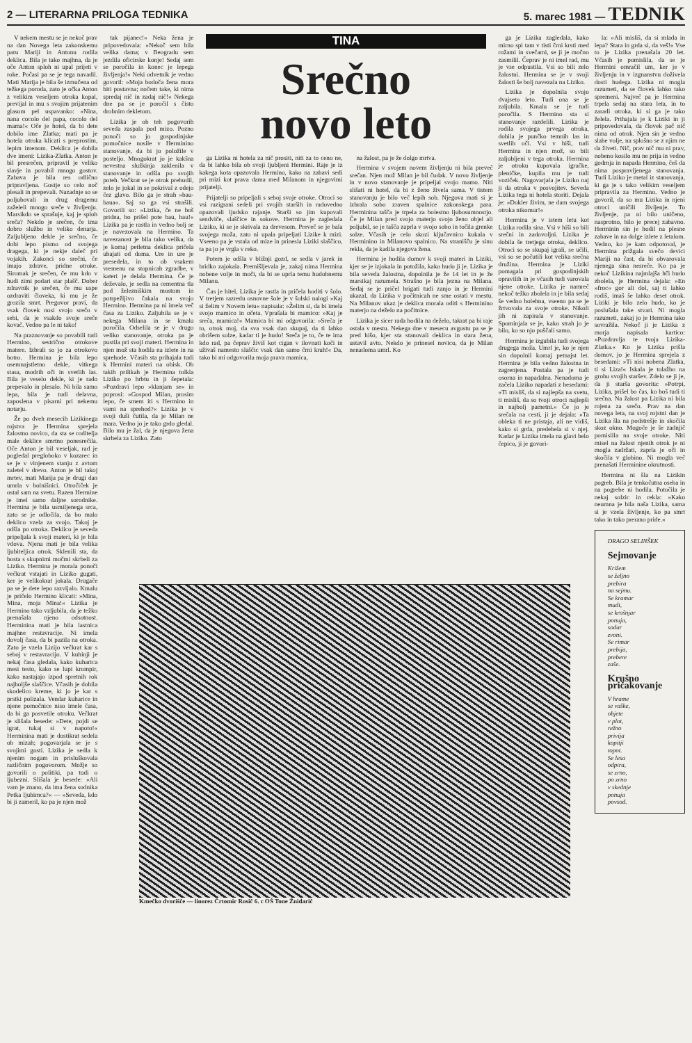2 — LITERARNA PRILOGA TEDNIKA 5. marec 1981 — TEDNIK
V nekem mestu se je nekoč prav na dan Novega leta zakonskemu paru Mariji in Antonu rodila deklica. Bila je tako majhna, da je oče Anton sploh ni upal prijeti v roke. Počasi pa se je tega navadil. Mati Marija je bila še izmučena od težkega poroda, zato je očka Anton z velikim veseljem otroka kopal, previjal in mu s svojim prijatenim glasom pel uspavanko: »Nina, nana cocolo del papa, cocolo del mama!« Oče je hotel, da bi dete dobilo ime Zlatka; mati pa je hotela otroka klicati s preprostim, lepim imenom. Deklica je dobila dve imeni: Lizika-Zlatka. Anton je bil presrečen, pripravil je veliko slavje in povabil mnogo gostov. Zabava je bila res odlično pripravljena. Gostje so celo noč plesali in prepevali. Nazadnje so se poljubovali in drug drugemu zaželeli mnogo sreče v življenju. Marsikdo se sprašuje, kaj je sploh sreča? Nekdo je srečen, če ima dobro službo in veliko denarja. Zaljubljeno dekle je srečno, če dobi lepo pismo od svojega dragega, ki je nekje daleč pri vojakih. Zakonci so srečni, če imajo zdrave, pridne otroke. Siromak je srečen, če mu kdo v hudi zimi podari star plašč. Dober zdravnik je srečen, če mu uspe ozdraviti človeka, ki mu je že grozila smrt. Pregovor pravi, da vsak človek nosi svojo srečo v sebi, da je vsakdo svoje sreče kovač. Vedno pa le ni tako!
Na praznovanje so povabili tudi Hermino, sestrično otrokove matere. Izbrali so jo za otrokovo botro. Hermina je bila lepo osemnajstletno dekle, vitkega stasa, modrih oči in svetlih las. Bila je veselo dekle, ki je rado prepevalo in plesalo. Ni bila samo lepa, bila je tudi delavna, zaposlena v pisarni pri nekemu notarju.
Že po dveh mesecih Lizikinega rojstva je Hermina sprejela žalostno novico, da sta se roditelja male deklice smrtno ponesrečila. Oče Anton je bil veseljak, rad je pogledal pregloboko v kozarec in se je v vinjenem stanju z avtom zaletel v drevo. Anton je bil takoj mrtev, mati Marija pa je drugi dan umrla v bolnišnici. Otročiček je ostal sam na svetu. Razen Hermine je imel samo daljne sorodnike. Hermina je bila usmiljenega srca, zato se je odločila, da bo malo deklico vzela za svojo. Takoj je odšla po otroka. Deklico je seveda pripeljala k svoji materi, ki je bila vdova. Njena mati je bila velika ljubiteljica otrok. Sklenili sta, da bosta s skupnimi močmi skrbeli za Liziko. Hermina je morala ponoči večkrat vstajati in Liziko gugati, ker je velikokrat jokala. Drugače pa se je dete lepo razvijalo. Kmalu je pričelo Hermino klicati: »Mina, Mina, moja Mina!« Lizika je Hermino tako vzljubila, da je težko prenašala njeno odsotnost. Herminina mati je bila lastnica majhne restavracije. Ni imela dovolj časa, da bi pazila na otroka. Zato je vzela Lizijo večkrat kar s seboj v restavracijo. V kuhinji je nekaj časa gledala, kako kuharica mesi testo, kako se lupi krompir, kako nastajajo izpod spretnih rok najboljše slaščice. Včasih je dobila skodelico kreme, ki jo je kar s prstki polizala. Vendar kuharice in njene pomočnice niso imele časa, da bi ga posvetile otroku. Večkrat je slišala besede: »Dete, pojdi se igrat, tukaj si v napoto!« Herminina mati je dostikrat sedela ob mizah; pogovarjala se je s svojimi gosti. Lizika je sedla k njenim nogam in prisluškovala različnim pogovorom. Možje so govorili o politiki, pa tudi o ljubezni. Slišala je besede: »Ali vam je znano, da ima žena sodnika Petka ljubimca?« — »Seveda, kdo bi ji zameril, ko pa je njen mož
tak pijanec!« Neka žena je pripovedovala: »Nekoč sem bila velika dama; v Beogradu sem jezdila oficirske konje! Sedaj sem se poročila in konec je lepega življenja!« Neki odvetnik je vedno govoril: »Moja bodoča žena mora biti postavna; nočem take, ki nima spredaj nič in zadaj nič!« Nekega dne pa se je poročil s čisto drobnim dekletom.
Lizika je ob teh pogovorih seveda zaspala pod mizo. Pozno ponoči so jo gospodinjske pomočnice nosile v Herminino stanovanje, da bi jo položile v posteljo. Mnogokrat jo je kakšna nevestna služkinja zaklenila v stanovanje in odšla po svojih poteh. Večkrat se je otrok prebudil, zelo je jokal in se pokrival z odejo čez glavo. Bilo ga je strah »bau-baua«. Saj so ga vsi strašili. Govorili so: »Lizika, če ne boš pridna, bo prišel pote bau, bau!« Lizika pa je rastla in vedno bolj se je navezovala na Hermino. Ta navezanost je bila tako velika, da je komaj petletna deklica pričela uhajati od doma. Ure in ure je presedela, in to ob vsakem vremenu na stopnicah zgradbe, v kateri je delala Hermina. Če je deževalo, je sedla na cementna tla pod železniškim mostom in potrpežljivo čakala na svojo Hermino. Hermina pa ni imela več časa za Liziko. Zaljubila se je v nekega Milana in se kmalu poročila. Odselila se je v drugo veliko stanovanje, otroka pa je pustila pri svoji materi. Hermina in njen mož sta hodila na izlete in na sprehode. Včasih sta prihajala tudi k Hermini materi na obisk. Ob takih prilikah je Hermina tolkla Liziko po hrbtu in ji šepetala: »Pozdravi lepo »klanjam se« in poprosi: »Gospod Milan, prosim lepo, če smem iti s Hermino in vami na sprehod?« Lizika je v svoji duši čutila, da je Milan ne mara. Vedno jo je tako grdo gledal. Bilo mu je žal, da je njegova žena skrbela za Liziko. Zato
TINA
Srečno
novo leto
ga Lizika ni hotela za nič prositi, niti za to ceno ne, da bi lahko bila ob svoji ljubljeni Hermini. Raje je iz kakega kota opazovala Hermino, kako na zabavi sedi pri mizi kot prava dama med Milanom in njegovimi prijatelji.
Prijatelji so pripeljali s seboj svoje otroke. Otroci so vsi razigrani sedeli pri svojih starših in radovedno opazovali ljudsko rajanje. Starši so jim kupovali sendviče, slaščice in sokove. Hermina je zagledala Liziko, ki se je skrivala za drevesom. Preveč se je bala svojega moža, zato ni upala pripeljati Lizike k mizi. Vseeno pa je vstala od mize in prinesla Liziki slaščico, ta pa jo je vrgla v reko.
Potem je odšla v bližnji gozd, se sedla v jarek in bridko zajokala. Premišljevala je, zakaj nima Hermina nobene volje in moči, da bi se uprla temu hudobnemu Milanu.
Čas je hitel, Lizika je rastla in pričela hoditi v šolo. V tretjem razredu osnovne šole je v šolski nalogi »Kaj si želim v Novem letu« napisala: »Želim si, da bi imela svojo mamico in očeta. Vprašala bi mamico: »Kaj je sreča, mamica!« Mamica bi mi odgovorila: »Sreča je to, otrok moj, da sva vsak dan skupaj, da ti lahko obrišem solze, kadar ti je hudo! Sreča je to, če te ima kdo rad, pa čeprav živiš kot cigan v ilovnati koči in uživaš namesto slaščic vsak dan samo črni kruh!« Da, tako bi mi odgovorila moja prava mamica,
na žalost, pa je že dolgo mrtva.
Hermina v svojem novem življenju ni bila preveč srečan. Njen mož Milan je bil čudak. V novo življenje in v novo stanovanje je pripeljal svojo mamo. Niti slišati ni hotel, da bi z ženo živela sama. V tistem stanovanju je bilo več lepih sob. Njegova mati si je izbrala sobo zraven spalnice zakonskega para. Herminina tašča je trpela za bolestno ljubosumnostjo. Če je Milan pred svojo materjo svojo ženo objel ali poljubil, se je tašča zaprla v svojo sobo in točila grenke solze. Včasih je celo skozi ključavnico kukala v Herminino in Milanovo spalnico. Na stranišču je sinu rekla, da je kadila njegova žena.
Hermina je hodila domov k svoji materi in Liziki, kjer se je izjokala in potožila, kako hudo ji je. Lizika je bila seveda žalostna, dopolnila je že 14 let in je že marsikaj razumela. Strašno je bila jezna na Milana. Sedaj se je pričel brigati tudi zanjo in je Hermini ukazal, da Lizika v počitnicah ne sme ostati v mestu. Na Milanov ukaz je deklica morala oditi s Herminino materjo na deželo na počitnice.
Lizika je sicer rada hodila na deželo, takrat pa bi raje ostala v mestu. Nekega dne v mesecu avgustu pa se je pred hišo, kjer sta stanovali deklica in stara žena, ustavil avto. Nekdo je prinesel novico, da je Milan nenadoma umrl. Ko
ga je Lizika zagledala, kako mirno spi tam v tisti črni krsti med rožami in svečami, se ji je močno zasmilil. Čeprav je ni imel rad, mu je vse odpustila. Vsi so bili zelo žalostni. Hermina se je v svoji žalosti še bolj navezala na Liziko.
Lizika je dopolnila svojo dvajseto leto. Tudi ona se je zaljubila. Kmalu se je tudi poročila. S Hermino sta si stanovanje razdelili. Lizika je rodila svojega prvega otroka, dobila je punčko temnih las in svetlih oči. Vsi v hiši, tudi Hermina in njen mož, so bili zaljubljeni v tega otroka. Hermina je otroku kupovala igračke, pleničke, kupila mu je tudi voziček. Nagovarjala je Liziko naj ji da otroka v posvojitev. Seveda Lizika tega ni hotela storiti. Dejala je: »Dokler živim, ne dam svojega otroka nikomur!«
Hermina je v istem letu kot Lizika rodila sina. Vsi v hiši so bili srečni in zadovoljni. Lizika je dobila še tretjega otroka, deklico. Otroci so se skupaj igrali, se učili, vsi so se počutili kot velika srečna družina. Hermina je Liziki pomagala pri gospodinjskih opravilih in je včasih tudi varovala njene otroke. Lizika je namreč nekoč težko zbolela in je bila sedaj še vedno bolehna, vseeno pa se je žrtvovala za svoje otroke. Nikoli jih ni zapirala v stanovanje. Spominjala se je, kako strah jo je bilo, ko so njo puščali samo.
Hermina je izgubila tudi svojega drugega moža. Umrl je, ko je njen sin dopolnil komaj petnajst let. Hermina je bila vedno žalostna in zagrenjena. Postala pa je tudi osorna in napadalna. Nenadoma je začela Liziko napadati z besedami: »Ti misliš, da si najlepša na svetu, ti misliš, da so tvoji otroci najlepši in najbolj pametni.« Če jo je srečala na cesti, ji je dejala: »Ta obleka ti ne pristaja, ali ne vidiš, kako si grda, predebela si v njej. Kadar je Lizika imela na glavi belo čepico, ji je govori-
la: »Ali misliš, da si mlada in lepa? Stara in grda si, da veš!« Vse to je Lizika prenašala 20 let. Včasih je pomislila, da se je Hermini omračil um, ker je v življenju in v izgnanstvu doživela dosti hudega. Lizika ni mogla razumeti, da se človek lahko tako spremeni. Največ pa je Hermina trpela sedaj na stara leta, in to zaradi otroka, ki si ga je tako želela. Prihajala je k Liziki in ji pripovedovala, da človek pač nič nima od otrok. Njen sin je vedno slabe volje, na splošno se z njim ne da živeti. Nič, prav nič mu ni prav, nobeno kosilo mu ne prija in vedno godrnja in napada Hermino, češ da nima pospravljenega stanovanja. Tudi Liziko je metal iz stanovanja, ki ga je s tako velikim veseljem pripravila za Hermino. Vedno je govoril, da so mu Lizika in njeni otroci uničili življenje. To življenje, pa ni bilo uničeno, nasprotno, bilo je precej zabavno. Herminin sin je hodil na plesne zabave in na dolge izlete z letalom. Vedno, ko je kam odpotoval, je Hermina prižgala svečo devici Mariji na čast, da bi obvarovala njenega sina nesreče. Ko pa je nekoč Lizikina najmlajša hči hudo zbolela, je Hermina dejala: »En »froc« gor ali dol, saj ti lahko rodiš, imaš še lahko deset otrok. Liziki je bilo zelo hudo, ko je poslušala take stvari. Ni mogla razumeti, zakaj jo je Hermina tako sovražila. Nekoč ji je Lizika z morja napisala kartico: »Pozdravlja te tvoja Lizika-Zlatka.« Ko je Lizika prišla domov, jo je Hermina sprejela z besedami: »Ti nisi nobena Zlatka, ti si Liza!« Iskala je tolažbo na grobu svojih staršev. Zdelo se ji je, da ji starša govorita: »Potrpi, Lizika, prišel bo čas, ko boš tudi ti srečna. Na žalost pa Lizika ni bila rojena za srečo. Prav na dan novega leta, na svoj rojstni dan je Lizika šla na podstrešje in skočila skoz okno. Mogoče je še zadnjič pomislila na svoje otroke. Niti misel na žalost njenih otrok je ni mogla zadržati, zaprla je oči in skočila v globino. Ni mogla več prenašati Herminine okrutnosti.
Hermina ni šla na Lizikin pogreb. Bila je tenkočutna oseba in na pogrebe ni hodila. Potočila je nekaj solzic in rekla: »Kako neumna je bila naša Lizika, sama si je vzela življenje, ko pa smrt tako in tako prerano pride.«
DRAGO SELINŠEK
Sejmovanje
Križem
se željno
prebira
na sejmu.
Se kramar
mudi,
se krošnjar
ponuja,
sodar
zvoni.
Se rimar
prebija,
prebere
zaše.
Krušno pričakovanje
V hrame
se vaške,
objete
v plot,
režno
privija
kopitji
topot.
Se lesa
odpira,
se zrno,
po zrno
v skednje
ponuja
povsod.
Kmečko dvorišče — linorez Črtomir Rosič 6. c OŠ Tone Žnidarič